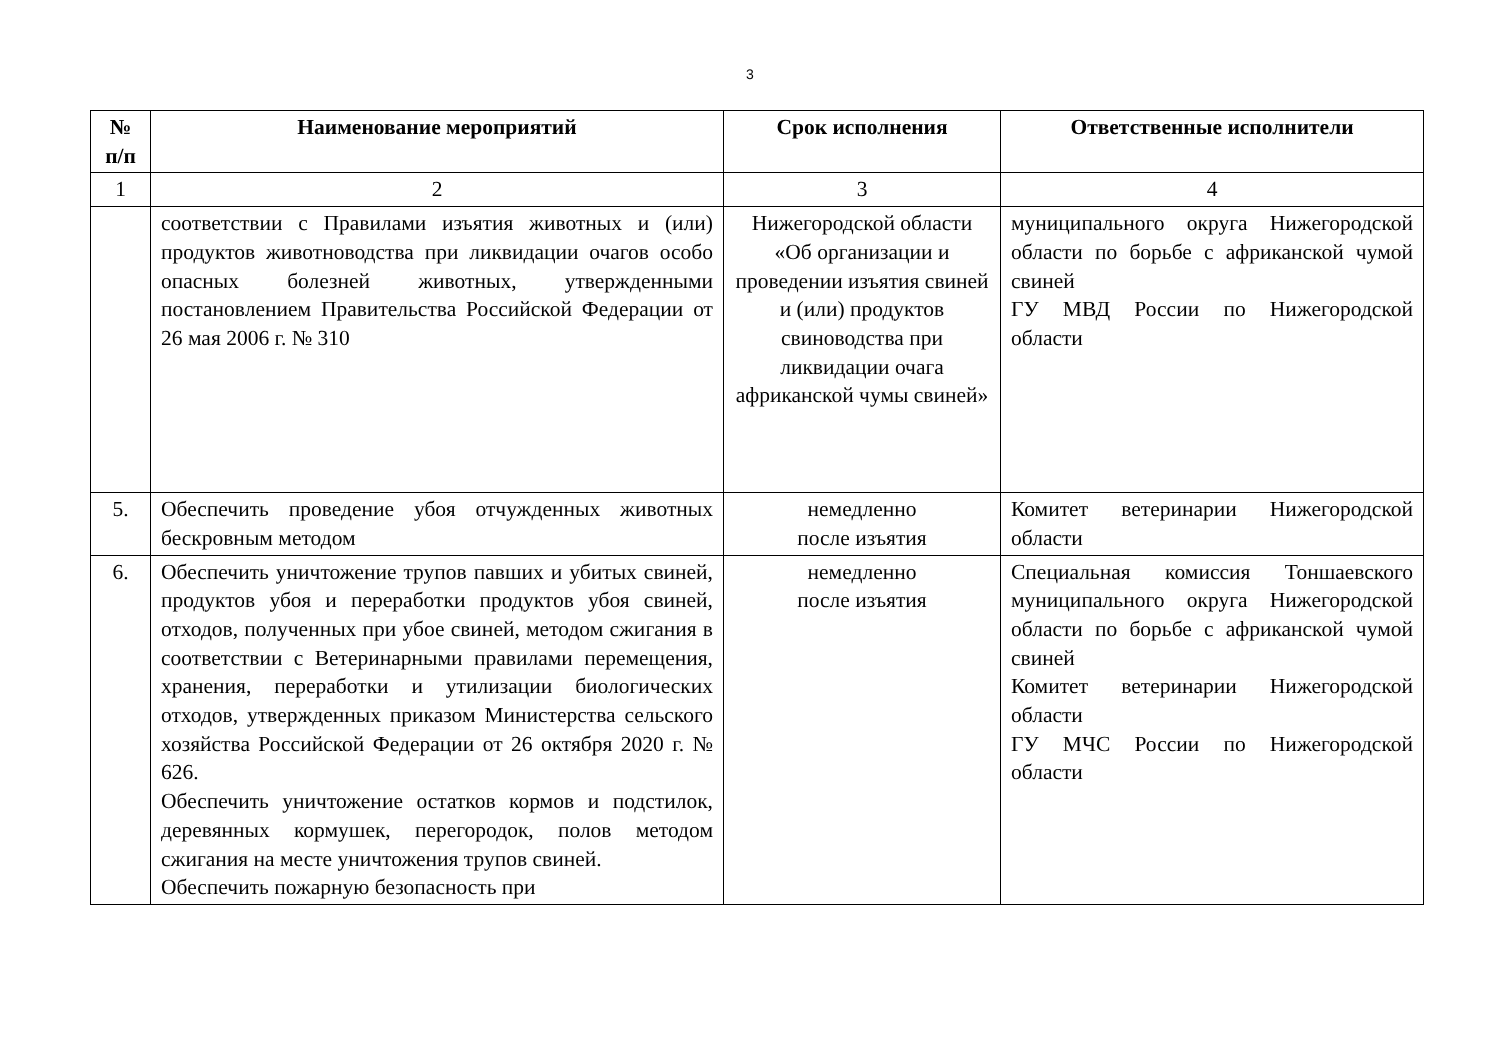3
| № п/п | Наименование мероприятий | Срок исполнения | Ответственные исполнители |
| --- | --- | --- | --- |
| 1 | 2 | 3 | 4 |
| | соответствии с Правилами изъятия животных и (или) продуктов животноводства при ликвидации очагов особо опасных болезней животных, утвержденными постановлением Правительства Российской Федерации от 26 мая 2006 г. № 310 | Нижегородской области «Об организации и проведении изъятия свиней и (или) продуктов свиноводства при ликвидации очага африканской чумы свиней» | муниципального округа Нижегородской области по борьбе с африканской чумой свиней ГУ МВД России по Нижегородской области |
| 5. | Обеспечить проведение убоя отчужденных животных бескровным методом | немедленно после изъятия | Комитет ветеринарии Нижегородской области |
| 6. | Обеспечить уничтожение трупов павших и убитых свиней, продуктов убоя и переработки продуктов убоя свиней, отходов, полученных при убое свиней, методом сжигания в соответствии с Ветеринарными правилами перемещения, хранения, переработки и утилизации биологических отходов, утвержденных приказом Министерства сельского хозяйства Российской Федерации от 26 октября 2020 г. № 626. Обеспечить уничтожение остатков кормов и подстилок, деревянных кормушек, перегородок, полов методом сжигания на месте уничтожения трупов свиней. Обеспечить пожарную безопасность при | немедленно после изъятия | Специальная комиссия Тоншаевского муниципального округа Нижегородской области по борьбе с африканской чумой свиней Комитет ветеринарии Нижегородской области ГУ МЧС России по Нижегородской области |